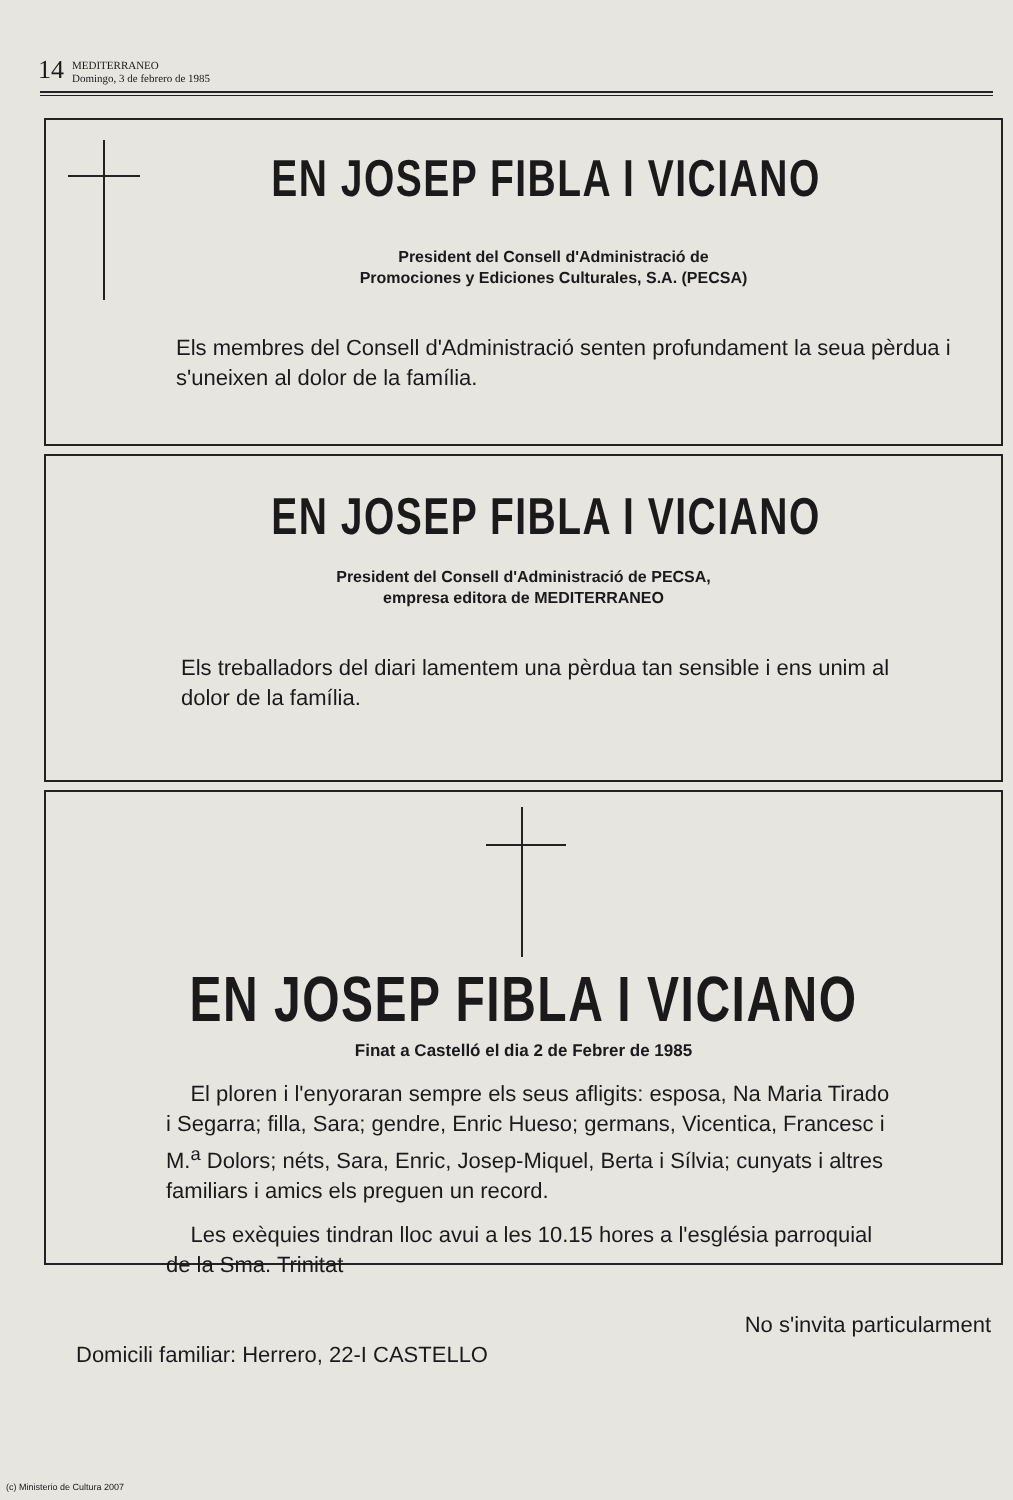14 MEDITERRANEO
Domingo, 3 de febrero de 1985
EN JOSEP FIBLA I VICIANO
President del Consell d'Administració de
Promociones y Ediciones Culturales, S.A. (PECSA)
Els membres del Consell d'Administració senten profundament la seua pèrdua i s'uneixen al dolor de la família.
EN JOSEP FIBLA I VICIANO
President del Consell d'Administració de PECSA,
empresa editora de MEDITERRANEO
Els treballadors del diari lamentem una pèrdua tan sensible i ens unim al dolor de la família.
EN JOSEP FIBLA I VICIANO
Finat a Castelló el dia 2 de Febrer de 1985
El ploren i l'enyoraran sempre els seus afligits: esposa, Na Maria Tirado i Segarra; filla, Sara; gendre, Enric Hueso; germans, Vicentica, Francesc i M.<sup>a</sup> Dolors; néts, Sara, Enric, Josep-Miquel, Berta i Sílvia; cunyats i altres familiars i amics els preguen un record.
Les exèquies tindran lloc avui a les 10.15 hores a l'església parroquial de la Sma. Trinitat
No s'invita particularment
Domicili familiar: Herrero, 22-I CASTELLO
(c) Ministerio de Cultura 2007